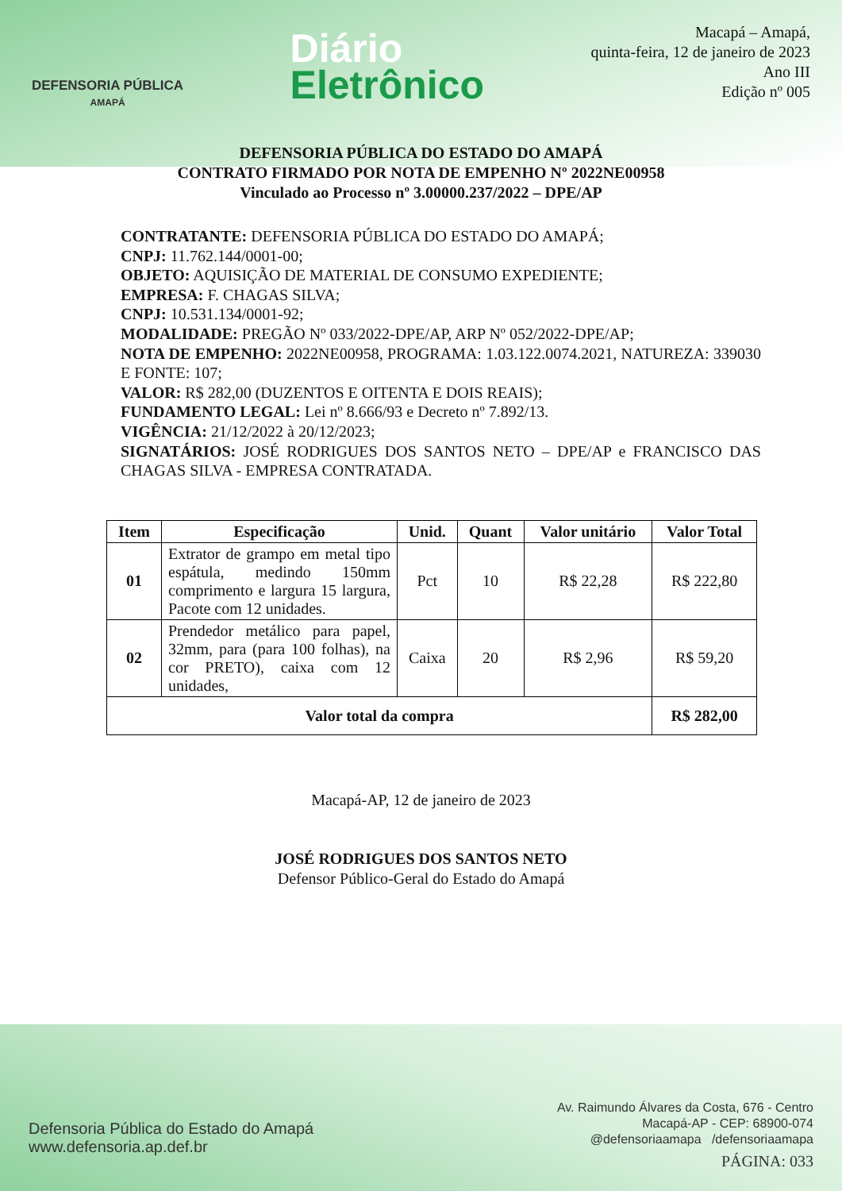DEFENSORIA PÚBLICA
AMAPÁ
Diário
Eletrônico
Macapá – Amapá,
quinta-feira, 12 de janeiro de 2023
Ano III
Edição nº 005
DEFENSORIA PÚBLICA DO ESTADO DO AMAPÁ
CONTRATO FIRMADO POR NOTA DE EMPENHO Nº 2022NE00958
Vinculado ao Processo nº 3.00000.237/2022 – DPE/AP
CONTRATANTE: DEFENSORIA PÚBLICA DO ESTADO DO AMAPÁ;
CNPJ: 11.762.144/0001-00;
OBJETO: AQUISIÇÃO DE MATERIAL DE CONSUMO EXPEDIENTE;
EMPRESA: F. CHAGAS SILVA;
CNPJ: 10.531.134/0001-92;
MODALIDADE: PREGÃO Nº 033/2022-DPE/AP, ARP Nº 052/2022-DPE/AP;
NOTA DE EMPENHO: 2022NE00958, PROGRAMA: 1.03.122.0074.2021, NATUREZA: 339030 E FONTE: 107;
VALOR: R$ 282,00 (DUZENTOS E OITENTA E DOIS REAIS);
FUNDAMENTO LEGAL: Lei nº 8.666/93 e Decreto nº 7.892/13.
VIGÊNCIA: 21/12/2022 à 20/12/2023;
SIGNATÁRIOS: JOSÉ RODRIGUES DOS SANTOS NETO – DPE/AP e FRANCISCO DAS CHAGAS SILVA - EMPRESA CONTRATADA.
| Item | Especificação | Unid. | Quant | Valor unitário | Valor Total |
| --- | --- | --- | --- | --- | --- |
| 01 | Extrator de grampo em metal tipo espátula, medindo 150mm comprimento e largura 15 largura, Pacote com 12 unidades. | Pct | 10 | R$ 22,28 | R$ 222,80 |
| 02 | Prendedor metálico para papel, 32mm, para (para 100 folhas), na cor PRETO), caixa com 12 unidades, | Caixa | 20 | R$ 2,96 | R$ 59,20 |
| Valor total da compra | | | | | R$ 282,00 |
Macapá-AP, 12 de janeiro de 2023
JOSÉ RODRIGUES DOS SANTOS NETO
Defensor Público-Geral do Estado do Amapá
Defensoria Pública do Estado do Amapá
www.defensoria.ap.def.br
Av. Raimundo Álvares da Costa, 676 - Centro
Macapá-AP - CEP: 68900-074
@defensoriaamapa /defensoriaamapa
PÁGINA: 033